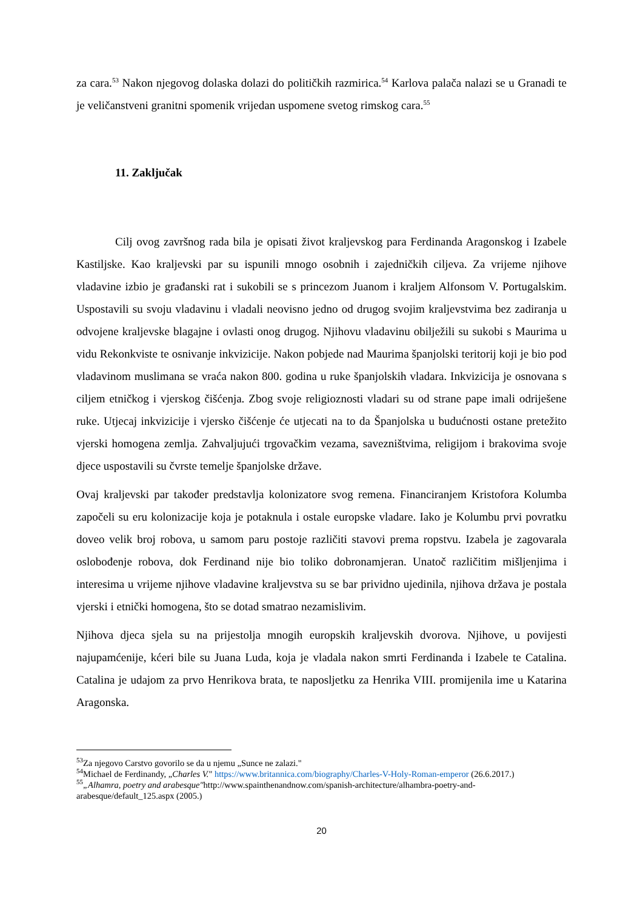za cara.<sup>53</sup> Nakon njegovog dolaska dolazi do političkih razmirica.<sup>54</sup> Karlova palača nalazi se u Granadi te je veličanstveni granitni spomenik vrijedan uspomene svetog rimskog cara.<sup>55</sup>
11. Zaključak
Cilj ovog završnog rada bila je opisati život kraljevskog para Ferdinanda Aragonskog i Izabele Kastiljske. Kao kraljevski par su ispunili mnogo osobnih i zajedničkih ciljeva. Za vrijeme njihove vladavine izbio je građanski rat i sukobili se s princezom Juanom i kraljem Alfonsom V. Portugalskim. Uspostavili su svoju vladavinu i vladali neovisno jedno od drugog svojim kraljevstvima bez zadiranja u odvojene kraljevske blagajne i ovlasti onog drugog. Njihovu vladavinu obilježili su sukobi s Maurima u vidu Rekonkviste te osnivanje inkvizicije. Nakon pobjede nad Maurima španjolski teritorij koji je bio pod vladavinom muslimana se vraća nakon 800. godina u ruke španjolskih vladara. Inkvizicija je osnovana s ciljem etničkog i vjerskog čišćenja. Zbog svoje religioznosti vladari su od strane pape imali odriješene ruke. Utjecaj inkvizicije i vjersko čišćenje će utjecati na to da Španjolska u budućnosti ostane pretežito vjerski homogena zemlja. Zahvaljujući trgovačkim vezama, savezništvima, religijom i brakovima svoje djece uspostavili su čvrste temelje španjolske države.
Ovaj kraljevski par također predstavlja kolonizatore svog remena. Financiranjem Kristofora Kolumba započeli su eru kolonizacije koja je potaknula i ostale europske vladare. Iako je Kolumbu prvi povratku doveo velik broj robova, u samom paru postoje različiti stavovi prema ropstvu. Izabela je zagovarala oslobođenje robova, dok Ferdinand nije bio toliko dobronamjeran. Unatoč različitim mišljenjima i interesima u vrijeme njihove vladavine kraljevstva su se bar prividno ujedinila, njihova država je postala vjerski i etnički homogena, što se dotad smatrao nezamislivim.
Njihova djeca sjela su na prijestolja mnogih europskih kraljevskih dvorova. Njihove, u povijesti najupamćenije, kćeri bile su Juana Luda, koja je vladala nakon smrti Ferdinanda i Izabele te Catalina. Catalina je udajom za prvo Henrikova brata, te naposljetku za Henrika VIII. promijenila ime u Katarina Aragonska.
<sup>53</sup> Za njegovo Carstvo govorilo se da u njemu „Sunce ne zalazi."
<sup>54</sup> Michael de Ferdinandy, „Charles V." https://www.britannica.com/biography/Charles-V-Holy-Roman-emperor (26.6.2017.)
<sup>55</sup>„Alhamra, poetry and arabesque"http://www.spainthenandnow.com/spanish-architecture/alhambra-poetry-and-arabesque/default_125.aspx (2005.)
20